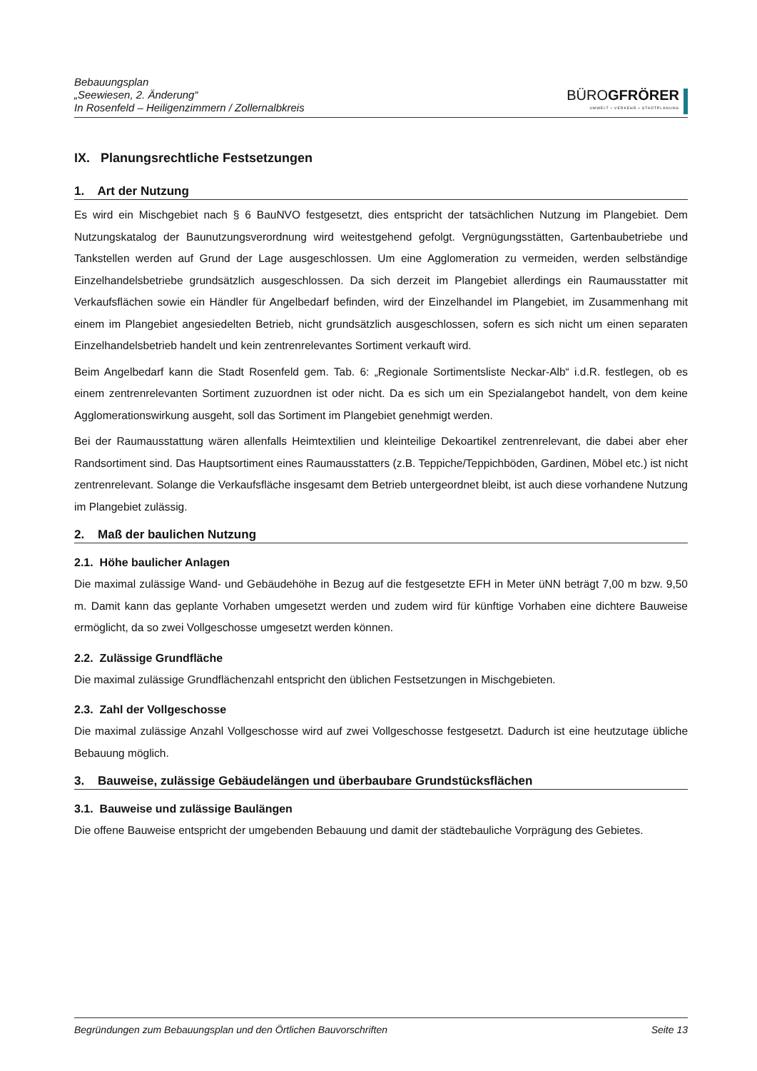Bebauungsplan
„Seewiesen, 2. Änderung“
In Rosenfeld – Heiligenzimmern / Zollernalbkreis
BÜROGFRÖRER
UMWELT • VERKEHR • STADTPLANUNG
IX. Planungsrechtliche Festsetzungen
1. Art der Nutzung
Es wird ein Mischgebiet nach § 6 BauNVO festgesetzt, dies entspricht der tatsächlichen Nutzung im Plangebiet. Dem Nutzungskatalog der Baunutzungsverordnung wird weitestgehend gefolgt. Vergnügungsstätten, Gartenbaubetriebe und Tankstellen werden auf Grund der Lage ausgeschlossen. Um eine Agglomeration zu vermeiden, werden selbständige Einzelhandelsbetriebe grundsätzlich ausgeschlossen. Da sich derzeit im Plangebiet allerdings ein Raumausstatter mit Verkaufsflächen sowie ein Händler für Angelbedarf befinden, wird der Einzelhandel im Plangebiet, im Zusammenhang mit einem im Plangebiet angesiedelten Betrieb, nicht grundsätzlich ausgeschlossen, sofern es sich nicht um einen separaten Einzelhandelsbetrieb handelt und kein zentrenrelevantes Sortiment verkauft wird.
Beim Angelbedarf kann die Stadt Rosenfeld gem. Tab. 6: „Regionale Sortimentsliste Neckar-Alb“ i.d.R. festlegen, ob es einem zentrenrelevanten Sortiment zuzuordnen ist oder nicht. Da es sich um ein Spezialangebot handelt, von dem keine Agglomerationswirkung ausgeht, soll das Sortiment im Plangebiet genehmigt werden.
Bei der Raumausstattung wären allenfalls Heimtextilien und kleinteilige Dekoartikel zentrenrelevant, die dabei aber eher Randsortiment sind. Das Hauptsortiment eines Raumausstatters (z.B. Teppiche/Teppichböden, Gardinen, Möbel etc.) ist nicht zentrenrelevant. Solange die Verkaufsfläche insgesamt dem Betrieb untergeordnet bleibt, ist auch diese vorhandene Nutzung im Plangebiet zulässig.
2. Maß der baulichen Nutzung
2.1. Höhe baulicher Anlagen
Die maximal zulässige Wand- und Gebäudehöhe in Bezug auf die festgesetzte EFH in Meter üNN beträgt 7,00 m bzw. 9,50 m. Damit kann das geplante Vorhaben umgesetzt werden und zudem wird für künftige Vorhaben eine dichtere Bauweise ermöglicht, da so zwei Vollgeschosse umgesetzt werden können.
2.2. Zulässige Grundfläche
Die maximal zulässige Grundflächenzahl entspricht den üblichen Festsetzungen in Mischgebieten.
2.3. Zahl der Vollgeschosse
Die maximal zulässige Anzahl Vollgeschosse wird auf zwei Vollgeschosse festgesetzt. Dadurch ist eine heutzutage übliche Bebauung möglich.
3. Bauweise, zulässige Gebäudelängen und überbaubare Grundstücksflächen
3.1. Bauweise und zulässige Baulängen
Die offene Bauweise entspricht der umgebenden Bebauung und damit der städtebauliche Vorprägung des Gebietes.
Begründungen zum Bebauungsplan und den Örtlichen Bauvorschriften Seite 13